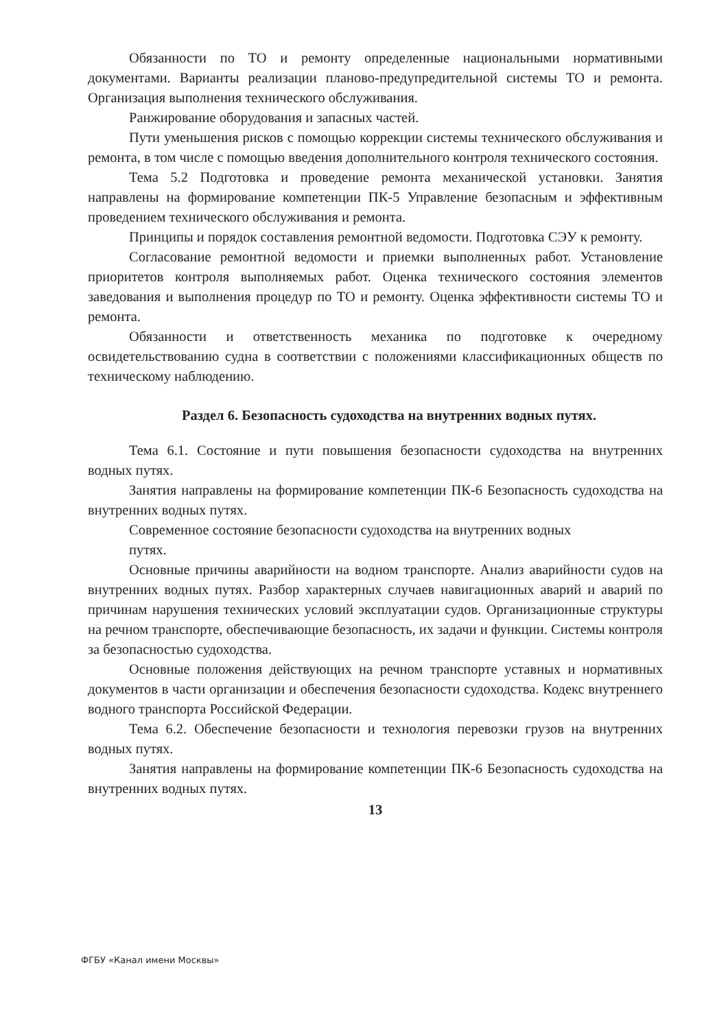Обязанности по ТО и ремонту определенные национальными нормативными документами. Варианты реализации планово-предупредительной системы ТО и ремонта. Организация выполнения технического обслуживания.
Ранжирование оборудования и запасных частей.
Пути уменьшения рисков с помощью коррекции системы технического обслуживания и ремонта, в том числе с помощью введения дополнительного контроля технического состояния.
Тема 5.2 Подготовка и проведение ремонта механической установки. Занятия направлены на формирование компетенции ПК-5 Управление безопасным и эффективным проведением технического обслуживания и ремонта.
Принципы и порядок составления ремонтной ведомости. Подготовка СЭУ к ремонту.
Согласование ремонтной ведомости и приемки выполненных работ. Установление приоритетов контроля выполняемых работ. Оценка технического состояния элементов заведования и выполнения процедур по ТО и ремонту. Оценка эффективности системы ТО и ремонта.
Обязанности и ответственность механика по подготовке к очередному освидетельствованию судна в соответствии с положениями классификационных обществ по техническому наблюдению.
Раздел 6. Безопасность судоходства на внутренних водных путях.
Тема 6.1. Состояние и пути повышения безопасности судоходства на внутренних водных путях.
Занятия направлены на формирование компетенции ПК-6 Безопасность судоходства на внутренних водных путях.
Современное состояние безопасности судоходства на внутренних водных
путях.
Основные причины аварийности на водном транспорте. Анализ аварийности судов на внутренних водных путях. Разбор характерных случаев навигационных аварий и аварий по причинам нарушения технических условий эксплуатации судов. Организационные структуры на речном транспорте, обеспечивающие безопасность, их задачи и функции. Системы контроля за безопасностью судоходства.
Основные положения действующих на речном транспорте уставных и нормативных документов в части организации и обеспечения безопасности судоходства. Кодекс внутреннего водного транспорта Российской Федерации.
Тема 6.2. Обеспечение безопасности и технология перевозки грузов на внутренних водных путях.
Занятия направлены на формирование компетенции ПК-6 Безопасность судоходства на внутренних водных путях.
13
ФГБУ «Канал имени Москвы»